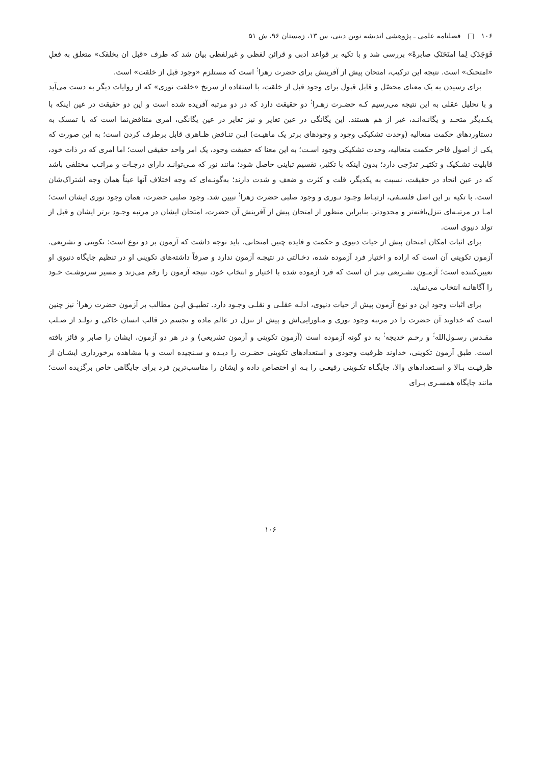۱۰۶ □ فصلنامه علمی ـ پژوهشی اندیشه نوین دینی، س ۱۳، زمستان ۹۶، ش ۵۱
فَوَجَدَکِ لِما امتَحَنَکِ صابرةً» بررسی شد و با تکیه بر قواعد ادبی و قرائن لفظی و غیرلفظی بیان شد که ظرف «قبل ان یخلقک» متعلق به فعلِ «امتحنک» است. نتیجه این ترکیب، امتحان پیش از آفرینش برای حضرت زهرا<sup>؛</sup> است که مستلزم «وجود قبل از خلقت» است.
برای رسیدن به یک معنای محصّل و قابل قبول برای وجود قبل از خلقت، با استفاده از سرنخ «خلقت نوری» که از روایات دیگر به دست می‌آید و با تحلیل عقلی به این نتیجه می‌رسیم کـه حضـرت زهـرا<sup>؛</sup> دو حقیقت دارد که در دو مرتبه آفریده شده است و این دو حقیقت در عین اینکه با یکـدیگر متحـد و یگانـه‌انـد، غیر از هم هستند. این یگانگی در عین تغایر و نیز تغایر در عین یگانگی، امری متناقض‌نما است که با تمسک به دستاوردهای حکمت متعالیه (وحدت تشکیکی وجود و وجودهای برتر یک ماهیـت) ایـن تنـاقض ظـاهری قابل برطرف کردن است؛ به این صورت که یکی از اصول فاخر حکمت متعالیه، وحدت تشکیکی وجود اسـت؛ به این معنا که حقیقت وجود، یک امر واحد حقیقی است؛ اما امری که در ذات خود، قابلیت تشـکیک و تکثیـر تدرّجی دارد؛ بدون اینکه با تکثیر، تقسیم تباینی حاصل شود؛ مانند نور که مـی‌توانـد دارای درجـات و مراتـب مختلفی باشد که در عین اتحاد در حقیقت، نسبت به یکدیگر، قلت و کثرت و ضعف و شدت دارند؛ به‌گونـه‌ای که وجه اختلاف آنها عیناً همان وجه اشتراک‌شان است. با تکیه بر این اصل فلسـفی، ارتبـاط وجـود نـوری و وجود صلبی حضرت زهرا<sup>؛</sup> تبیین شد. وجود صلبی حضرت، همان وجود نوری ایشان است؛ امـا در مرتبـه‌ای تنزل‌یافته‌تر و محدودتر. بنابراین منظور از امتحان پیش از آفرینش آن حضرت، امتحان ایشان در مرتبه وجـود برتر ایشان و قبل از تولد دنیوی است.
برای اثبات امکان امتحان پیش از حیات دنیوی و حکمت و فایده چنین امتحانی، باید توجه داشت که آزمون بر دو نوع است: تکوینی و تشریعی. آزمون تکوینی آن است که اراده و اختیار فرد آزموده شده، دخـالتی در نتیجـه آزمون ندارد و صرفاً داشته‌های تکوینی او در تنظیم جایگاه دنیوی او تعیین‌کننده است؛ آزمـون تشـریعی نیـز آن است که فرد آزموده شده با اختیار و انتخاب خود، نتیجه آزمون را رقم می‌زند و مسیر سرنوشـت خـود را آگاهانـه انتخاب می‌نماید.
برای اثبات وجود این دو نوع آزمون پیش از حیات دنیوی، ادلـه عقلـی و نقلـی وجـود دارد. تطبیـق ایـن مطالب بر آزمون حضرت زهرا<sup>؛</sup> نیز چنین است که خداوند آن حضرت را در مرتبه وجود نوری و مـاورایی‌اش و پیش از تنزل در عالم ماده و تجسم در قالب انسان خاکی و تولـد از صـلب مقـدس رسـول‌الله<sup>؛</sup> و رحـم خدیجه<sup>؛</sup> به دو گونه آزموده است (آزمون تکوینی و آزمون تشریعی) و در هر دو آزمون، ایشان را صابر و فائز یافته است. طبق آزمون تکوینی، خداوند ظرفیت وجودی و استعدادهای تکوینی حضـرت را دیـده و سـنجیده است و با مشاهده برخورداری ایشـان از ظرفیـت بـالا و اسـتعدادهای والا، جایگـاه تکـوینی رفیعـی را بـه او اختصاص داده و ایشان را مناسب‌ترین فرد برای جایگاهی خاص برگزیده است؛ مانند جایگاه همسـری بـرای
۱۰۶